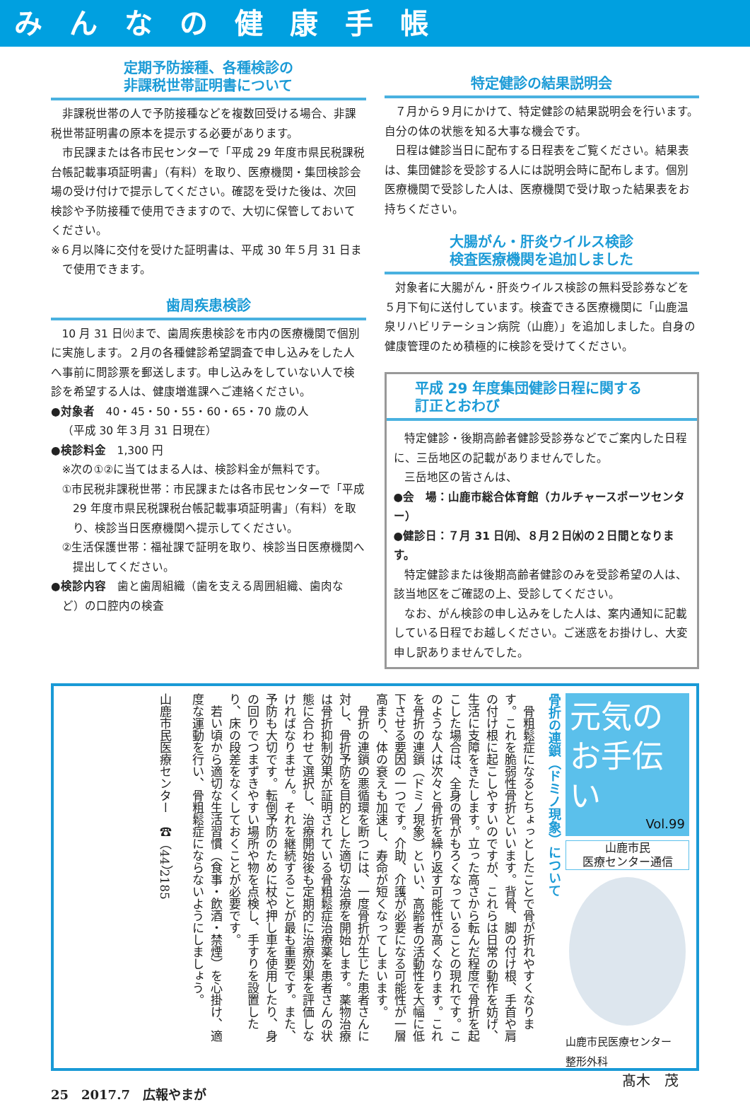みんなの健康手帳
定期予防接種、各種検診の
非課税世帯証明書について
非課税世帯の人で予防接種などを複数回受ける場合、非課税世帯証明書の原本を提示する必要があります。
市民課または各市民センターで「平成 29 年度市県民税課税台帳記載事項証明書」（有料）を取り、医療機関・集団検診会場の受け付けで提示してください。確認を受けた後は、次回検診や予防接種で使用できますので、大切に保管しておいてください。
※６月以降に交付を受けた証明書は、平成 30 年５月 31 日まで使用できます。
歯周疾患検診
10 月 31 日㈫まで、歯周疾患検診を市内の医療機関で個別に実施します。２月の各種健診希望調査で申し込みをした人へ事前に問診票を郵送します。申し込みをしていない人で検診を希望する人は、健康増進課へご連絡ください。
●対象者　40・45・50・55・60・65・70 歳の人
（平成 30 年３月 31 日現在）
●検診料金　1,300 円
※次の①②に当てはまる人は、検診料金が無料です。
①市民税非課税世帯：市民課または各市民センターで「平成 29 年度市県民税課税台帳記載事項証明書」（有料）を取り、検診当日医療機関へ提示してください。
②生活保護世帯：福祉課で証明を取り、検診当日医療機関へ提出してください。
●検診内容　歯と歯周組織（歯を支える周囲組織、歯肉など）の口腔内の検査
特定健診の結果説明会
７月から９月にかけて、特定健診の結果説明会を行います。自分の体の状態を知る大事な機会です。
日程は健診当日に配布する日程表をご覧ください。結果表は、集団健診を受診する人には説明会時に配布します。個別医療機関で受診した人は、医療機関で受け取った結果表をお持ちください。
大腸がん・肝炎ウイルス検診
検査医療機関を追加しました
対象者に大腸がん・肝炎ウイルス検診の無料受診券などを５月下旬に送付しています。検査できる医療機関に「山鹿温泉リハビリテーション病院（山鹿）」を追加しました。自身の健康管理のため積極的に検診を受けてください。
平成 29 年度集団健診日程に関する
訂正とおわび
特定健診・後期高齢者健診受診券などでご案内した日程に、三岳地区の記載がありませんでした。
三岳地区の皆さんは、
●会　場：山鹿市総合体育館（カルチャースポーツセンター）
●健診日：７月 31 日㈪、８月２日㈬の２日間となります。
特定健診または後期高齢者健診のみを受診希望の人は、該当地区をご確認の上、受診してください。
なお、がん検診の申し込みをした人は、案内通知に記載している日程でお越しください。ご迷惑をお掛けし、大変申し訳ありませんでした。
元気の
お手伝い
Vol.99
山鹿市民
医療センター通信
山鹿市民医療センター
整形外科
髙木　茂
骨折の連鎖（ドミノ現象）について
骨粗鬆症になるとちょっとしたことで骨が折れやすくなります。これを脆弱性骨折といいます。背骨、脚の付け根、手首や肩の付け根に起こしやすいのですが、これらは日常の動作を妨げ、生活に支障をきたします。立った高さから転んだ程度で骨折を起こした場合は、全身の骨がもろくなっていることの現れです。このような人は次々と骨折を繰り返す可能性が高くなります。これを骨折の連鎖（ドミノ現象）といい、高齢者の活動性を大幅に低下させる要因の一つです。介助、介護が必要になる可能性が一層高まり、体の衰えも加速し、寿命が短くなってしまいます。
骨折の連鎖の悪循環を断つには、一度骨折が生じた患者さんに対し、骨折予防を目的とした適切な治療を開始します。薬物治療は骨折抑制効果が証明されている骨粗鬆症治療薬を患者さんの状態に合わせて選択し、治療開始後も定期的に治療効果を評価しなければなりません。それを継続することが最も重要です。また、予防も大切です。転倒予防のために杖や押し車を使用したり、身の回りでつまずきやすい場所や物を点検し、手すりを設置したり、床の段差をなくしておくことが必要です。
若い頃から適切な生活習慣（食事・飲酒・禁煙）を心掛け、適度な運動を行い、骨粗鬆症にならないようにしましょう。
山鹿市民医療センター　☎（44）2185
25　2017.7　広報やまが